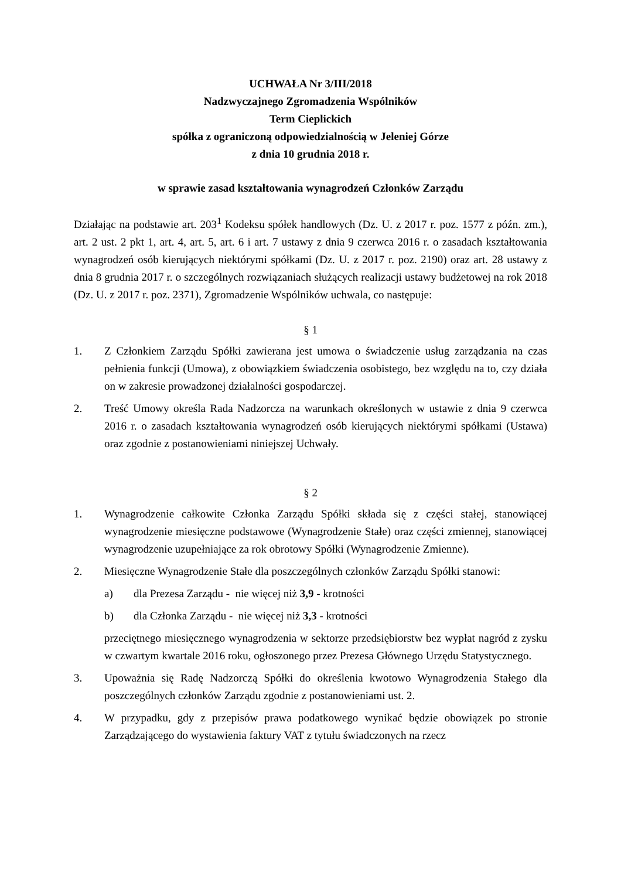UCHWAŁA Nr 3/III/2018
Nadzwyczajnego Zgromadzenia Wspólników
Term Cieplickich
spółka z ograniczoną odpowiedzialnością w Jeleniej Górze
z dnia 10 grudnia 2018 r.
w sprawie zasad kształtowania wynagrodzeń Członków Zarządu
Działając na podstawie art. 203<sup>1</sup> Kodeksu spółek handlowych (Dz. U. z 2017 r. poz. 1577 z późn. zm.), art. 2 ust. 2 pkt 1, art. 4, art. 5, art. 6 i art. 7 ustawy z dnia 9 czerwca 2016 r. o zasadach kształtowania wynagrodzeń osób kierujących niektórymi spółkami (Dz. U. z 2017 r. poz. 2190) oraz art. 28 ustawy z dnia 8 grudnia 2017 r. o szczególnych rozwiązaniach służących realizacji ustawy budżetowej na rok 2018 (Dz. U. z 2017 r. poz. 2371), Zgromadzenie Wspólników uchwala, co następuje:
§ 1
1. Z Członkiem Zarządu Spółki zawierana jest umowa o świadczenie usług zarządzania na czas pełnienia funkcji (Umowa), z obowiązkiem świadczenia osobistego, bez względu na to, czy działa on w zakresie prowadzonej działalności gospodarczej.
2. Treść Umowy określa Rada Nadzorcza na warunkach określonych w ustawie z dnia 9 czerwca 2016 r. o zasadach kształtowania wynagrodzeń osób kierujących niektórymi spółkami (Ustawa) oraz zgodnie z postanowieniami niniejszej Uchwały.
§ 2
1. Wynagrodzenie całkowite Członka Zarządu Spółki składa się z części stałej, stanowiącej wynagrodzenie miesięczne podstawowe (Wynagrodzenie Stałe) oraz części zmiennej, stanowiącej wynagrodzenie uzupełniające za rok obrotowy Spółki (Wynagrodzenie Zmienne).
2. Miesięczne Wynagrodzenie Stałe dla poszczególnych członków Zarządu Spółki stanowi:
a) dla Prezesa Zarządu - nie więcej niż 3,9 - krotności
b) dla Członka Zarządu - nie więcej niż 3,3 - krotności
przeciętnego miesięcznego wynagrodzenia w sektorze przedsiębiorstw bez wypłat nagród z zysku w czwartym kwartale 2016 roku, ogłoszonego przez Prezesa Głównego Urzędu Statystycznego.
3. Upoważnia się Radę Nadzorczą Spółki do określenia kwotowo Wynagrodzenia Stałego dla poszczególnych członków Zarządu zgodnie z postanowieniami ust. 2.
4. W przypadku, gdy z przepisów prawa podatkowego wynikać będzie obowiązek po stronie Zarządzającego do wystawienia faktury VAT z tytułu świadczonych na rzecz